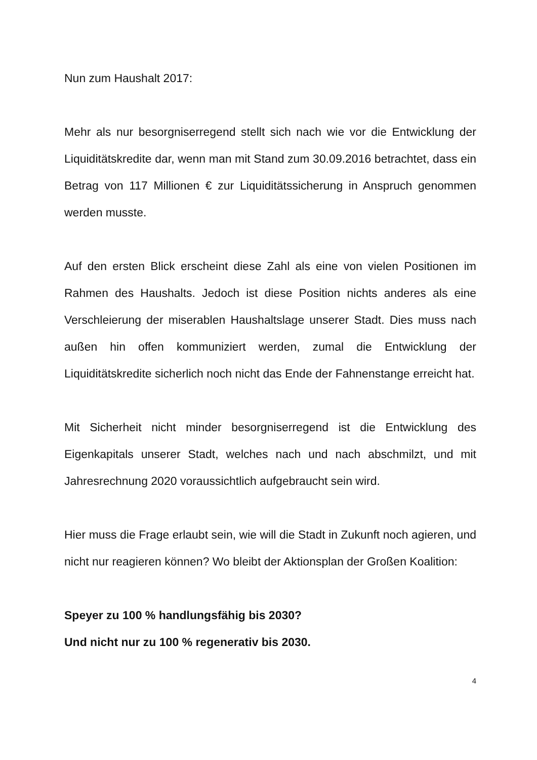Nun zum Haushalt 2017:
Mehr als nur besorgniserregend stellt sich nach wie vor die Entwicklung der Liquiditätskredite dar, wenn man mit Stand zum 30.09.2016 betrachtet, dass ein Betrag von 117 Millionen € zur Liquiditätssicherung in Anspruch genommen werden musste.
Auf den ersten Blick erscheint diese Zahl als eine von vielen Positionen im Rahmen des Haushalts. Jedoch ist diese Position nichts anderes als eine Verschleierung der miserablen Haushaltslage unserer Stadt. Dies muss nach außen hin offen kommuniziert werden, zumal die Entwicklung der Liquiditätskredite sicherlich noch nicht das Ende der Fahnenstange erreicht hat.
Mit Sicherheit nicht minder besorgniserregend ist die Entwicklung des Eigenkapitals unserer Stadt, welches nach und nach abschmilzt, und mit Jahresrechnung 2020 voraussichtlich aufgebraucht sein wird.
Hier muss die Frage erlaubt sein, wie will die Stadt in Zukunft noch agieren, und nicht nur reagieren können? Wo bleibt der Aktionsplan der Großen Koalition:
Speyer zu 100 % handlungsfähig bis 2030?
Und nicht nur zu 100 % regenerativ bis 2030.
4